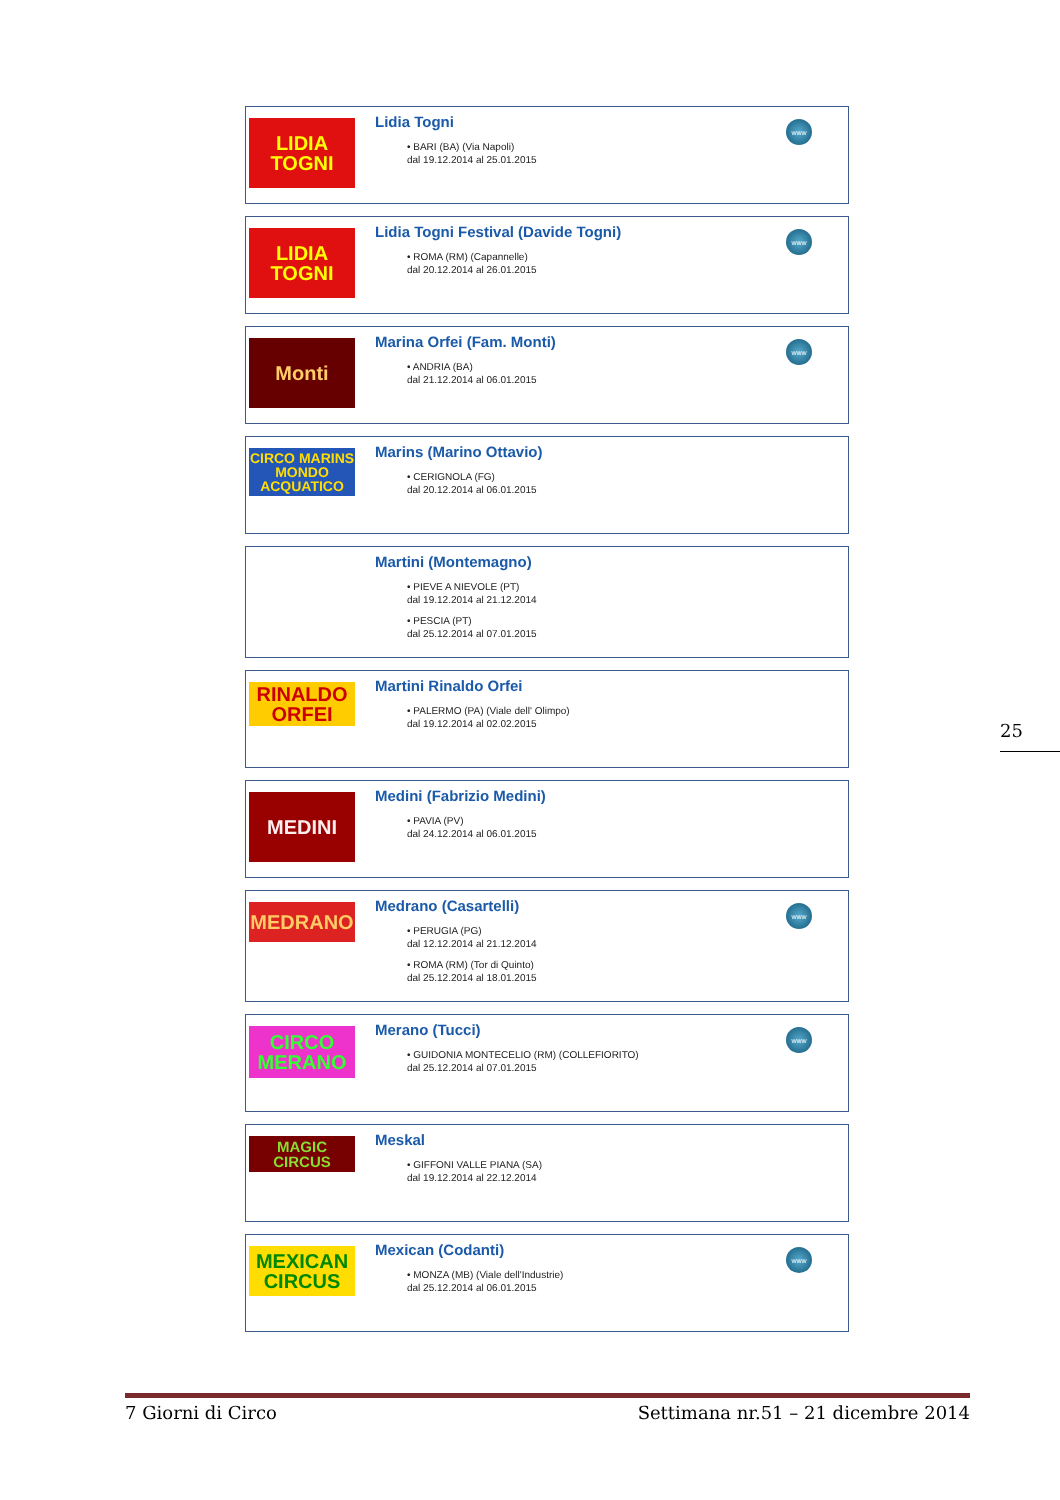LIDIA TOGNI
Lidia Togni
• BARI (BA) (Via Napoli)
dal 19.12.2014 al 25.01.2015
www
LIDIA TOGNI
Lidia Togni Festival (Davide Togni)
• ROMA (RM) (Capannelle)
dal 20.12.2014 al 26.01.2015
www
Monti
Marina Orfei (Fam. Monti)
• ANDRIA (BA)
dal 21.12.2014 al 06.01.2015
www
CIRCO MARINS MONDO ACQUATICO
Marins (Marino Ottavio)
• CERIGNOLA (FG)
dal 20.12.2014 al 06.01.2015
Martini (Montemagno)
• PIEVE A NIEVOLE (PT)
dal 19.12.2014 al 21.12.2014
• PESCIA (PT)
dal 25.12.2014 al 07.01.2015
RINALDO ORFEI
Martini Rinaldo Orfei
• PALERMO (PA) (Viale dell' Olimpo)
dal 19.12.2014 al 02.02.2015
MEDINI
Medini (Fabrizio Medini)
• PAVIA (PV)
dal 24.12.2014 al 06.01.2015
MEDRANO
Medrano (Casartelli)
• PERUGIA (PG)
dal 12.12.2014 al 21.12.2014
• ROMA (RM) (Tor di Quinto)
dal 25.12.2014 al 18.01.2015
www
CIRCO MERANO
Merano (Tucci)
• GUIDONIA MONTECELIO (RM) (COLLEFIORITO)
dal 25.12.2014 al 07.01.2015
www
MAGIC CIRCUS
Meskal
• GIFFONI VALLE PIANA (SA)
dal 19.12.2014 al 22.12.2014
MEXICAN CIRCUS
Mexican (Codanti)
• MONZA (MB) (Viale dell'Industrie)
dal 25.12.2014 al 06.01.2015
www
25
7 Giorni di Circo Settimana nr.51 – 21 dicembre 2014